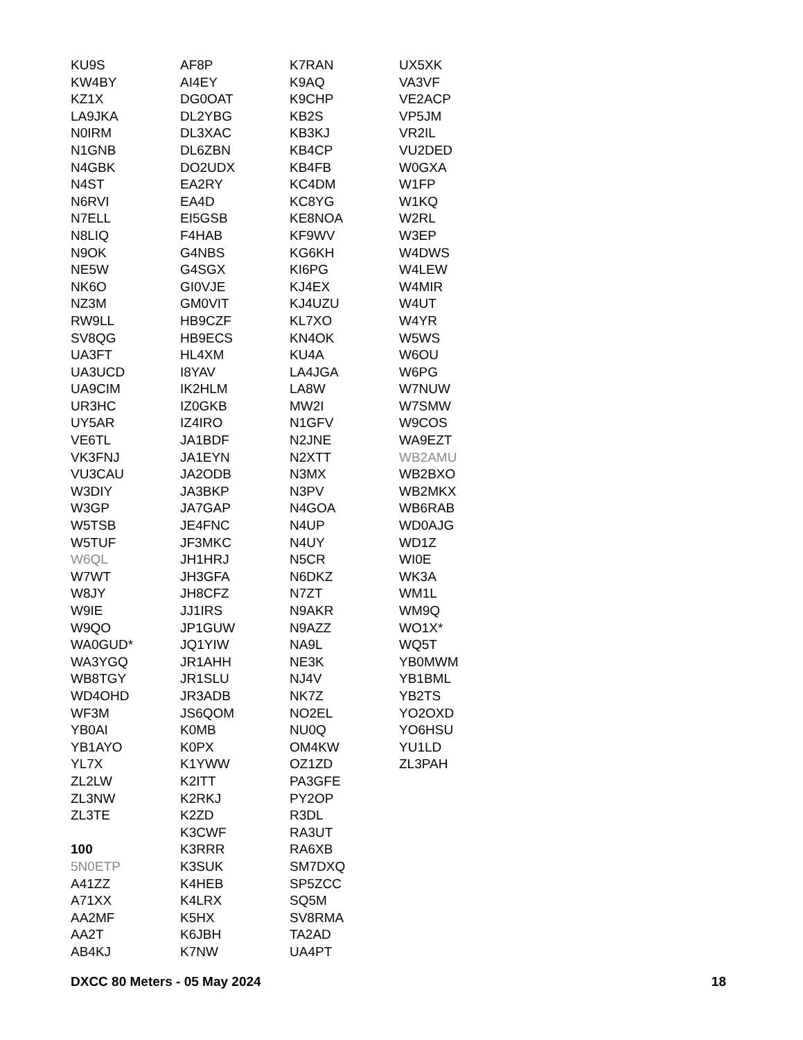KU9S
KW4BY
KZ1X
LA9JKA
N0IRM
N1GNB
N4GBK
N4ST
N6RVI
N7ELL
N8LIQ
N9OK
NE5W
NK6O
NZ3M
RW9LL
SV8QG
UA3FT
UA3UCD
UA9CIM
UR3HC
UY5AR
VE6TL
VK3FNJ
VU3CAU
W3DIY
W3GP
W5TSB
W5TUF
W6QL
W7WT
W8JY
W9IE
W9QO
WA0GUD*
WA3YGQ
WB8TGY
WD4OHD
WF3M
YB0AI
YB1AYO
YL7X
ZL2LW
ZL3NW
ZL3TE
100
5N0ETP
A41ZZ
A71XX
AA2MF
AA2T
AB4KJ
AF8P
AI4EY
DG0OAT
DL2YBG
DL3XAC
DL6ZBN
DO2UDX
EA2RY
EA4D
EI5GSB
F4HAB
G4NBS
G4SGX
GI0VJE
GM0VIT
HB9CZF
HB9ECS
HL4XM
I8YAV
IK2HLM
IZ0GKB
IZ4IRO
JA1BDF
JA1EYN
JA2ODB
JA3BKP
JA7GAP
JE4FNC
JF3MKC
JH1HRJ
JH3GFA
JH8CFZ
JJ1IRS
JP1GUW
JQ1YIW
JR1AHH
JR1SLU
JR3ADB
JS6QOM
K0MB
K0PX
K1YWW
K2ITT
K2RKJ
K2ZD
K3CWF
K3RRR
K3SUK
K4HEB
K4LRX
K5HX
K6JBH
K7NW
K7RAN
K9AQ
K9CHP
KB2S
KB3KJ
KB4CP
KB4FB
KC4DM
KC8YG
KE8NOA
KF9WV
KG6KH
KI6PG
KJ4EX
KJ4UZU
KL7XO
KN4OK
KU4A
LA4JGA
LA8W
MW2I
N1GFV
N2JNE
N2XTT
N3MX
N3PV
N4GOA
N4UP
N4UY
N5CR
N6DKZ
N7ZT
N9AKR
N9AZZ
NA9L
NE3K
NJ4V
NK7Z
NO2EL
NU0Q
OM4KW
OZ1ZD
PA3GFE
PY2OP
R3DL
RA3UT
RA6XB
SM7DXQ
SP5ZCC
SQ5M
SV8RMA
TA2AD
UA4PT
UX5XK
VA3VF
VE2ACP
VP5JM
VR2IL
VU2DED
W0GXA
W1FP
W1KQ
W2RL
W3EP
W4DWS
W4LEW
W4MIR
W4UT
W4YR
W5WS
W6OU
W6PG
W7NUW
W7SMW
W9COS
WA9EZT
WB2AMU
WB2BXO
WB2MKX
WB6RAB
WD0AJG
WD1Z
WI0E
WK3A
WM1L
WM9Q
WO1X*
WQ5T
YB0MWM
YB1BML
YB2TS
YO2OXD
YO6HSU
YU1LD
ZL3PAH
DXCC 80 Meters - 05 May 2024 18